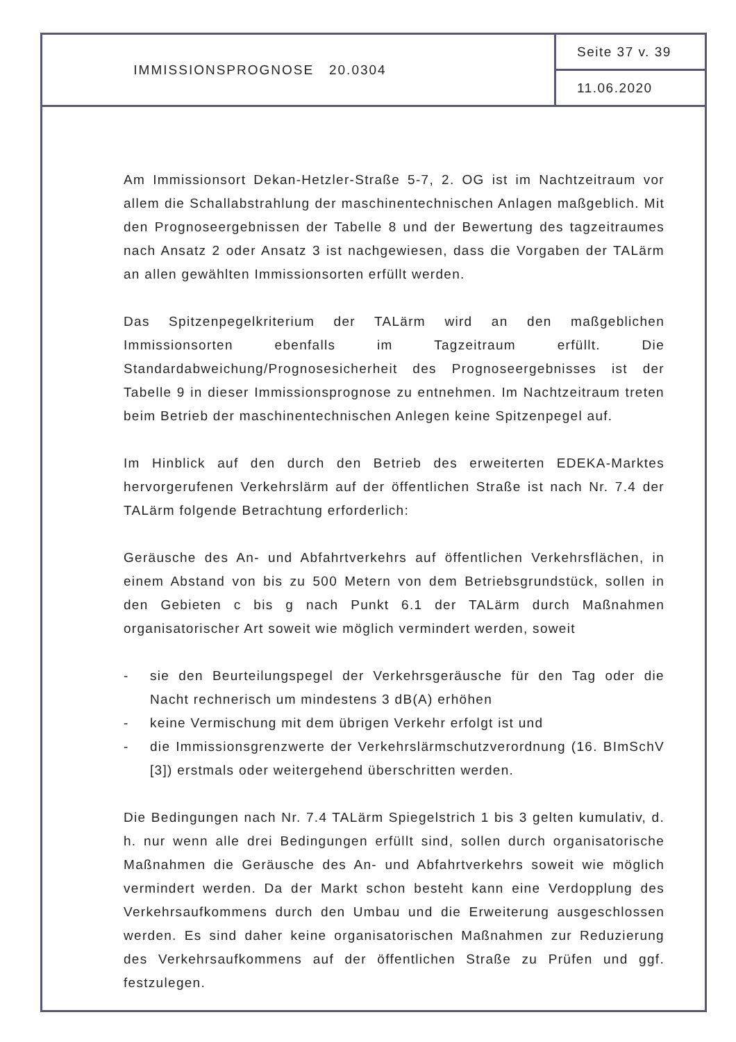IMMISSIONSPROGNOSE 20.0304
Seite 37 v. 39
11.06.2020
Am Immissionsort Dekan-Hetzler-Straße 5-7, 2. OG ist im Nachtzeitraum vor allem die Schallabstrahlung der maschinentechnischen Anlagen maßgeblich. Mit den Prognoseergebnissen der Tabelle 8 und der Bewertung des tagzeitraumes nach Ansatz 2 oder Ansatz 3 ist nachgewiesen, dass die Vorgaben der TALärm an allen gewählten Immissionsorten erfüllt werden.
Das Spitzenpegelkriterium der TALärm wird an den maßgeblichen Immissionsorten ebenfalls im Tagzeitraum erfüllt. Die Standardabweichung/Prognosesicherheit des Prognoseergebnisses ist der Tabelle 9 in dieser Immissionsprognose zu entnehmen. Im Nachtzeitraum treten beim Betrieb der maschinentechnischen Anlegen keine Spitzenpegel auf.
Im Hinblick auf den durch den Betrieb des erweiterten EDEKA-Marktes hervorgerufenen Verkehrslärm auf der öffentlichen Straße ist nach Nr. 7.4 der TALärm folgende Betrachtung erforderlich:
Geräusche des An- und Abfahrtverkehrs auf öffentlichen Verkehrsflächen, in einem Abstand von bis zu 500 Metern von dem Betriebsgrundstück, sollen in den Gebieten c bis g nach Punkt 6.1 der TALärm durch Maßnahmen organisatorischer Art soweit wie möglich vermindert werden, soweit
- sie den Beurteilungspegel der Verkehrsgeräusche für den Tag oder die Nacht rechnerisch um mindestens 3 dB(A) erhöhen
- keine Vermischung mit dem übrigen Verkehr erfolgt ist und
- die Immissionsgrenzwerte der Verkehrslärmschutzverordnung (16. BImSchV [3]) erstmals oder weitergehend überschritten werden.
Die Bedingungen nach Nr. 7.4 TALärm Spiegelstrich 1 bis 3 gelten kumulativ, d. h. nur wenn alle drei Bedingungen erfüllt sind, sollen durch organisatorische Maßnahmen die Geräusche des An- und Abfahrtverkehrs soweit wie möglich vermindert werden. Da der Markt schon besteht kann eine Verdopplung des Verkehrsaufkommens durch den Umbau und die Erweiterung ausgeschlossen werden. Es sind daher keine organisatorischen Maßnahmen zur Reduzierung des Verkehrsaufkommens auf der öffentlichen Straße zu Prüfen und ggf. festzulegen.